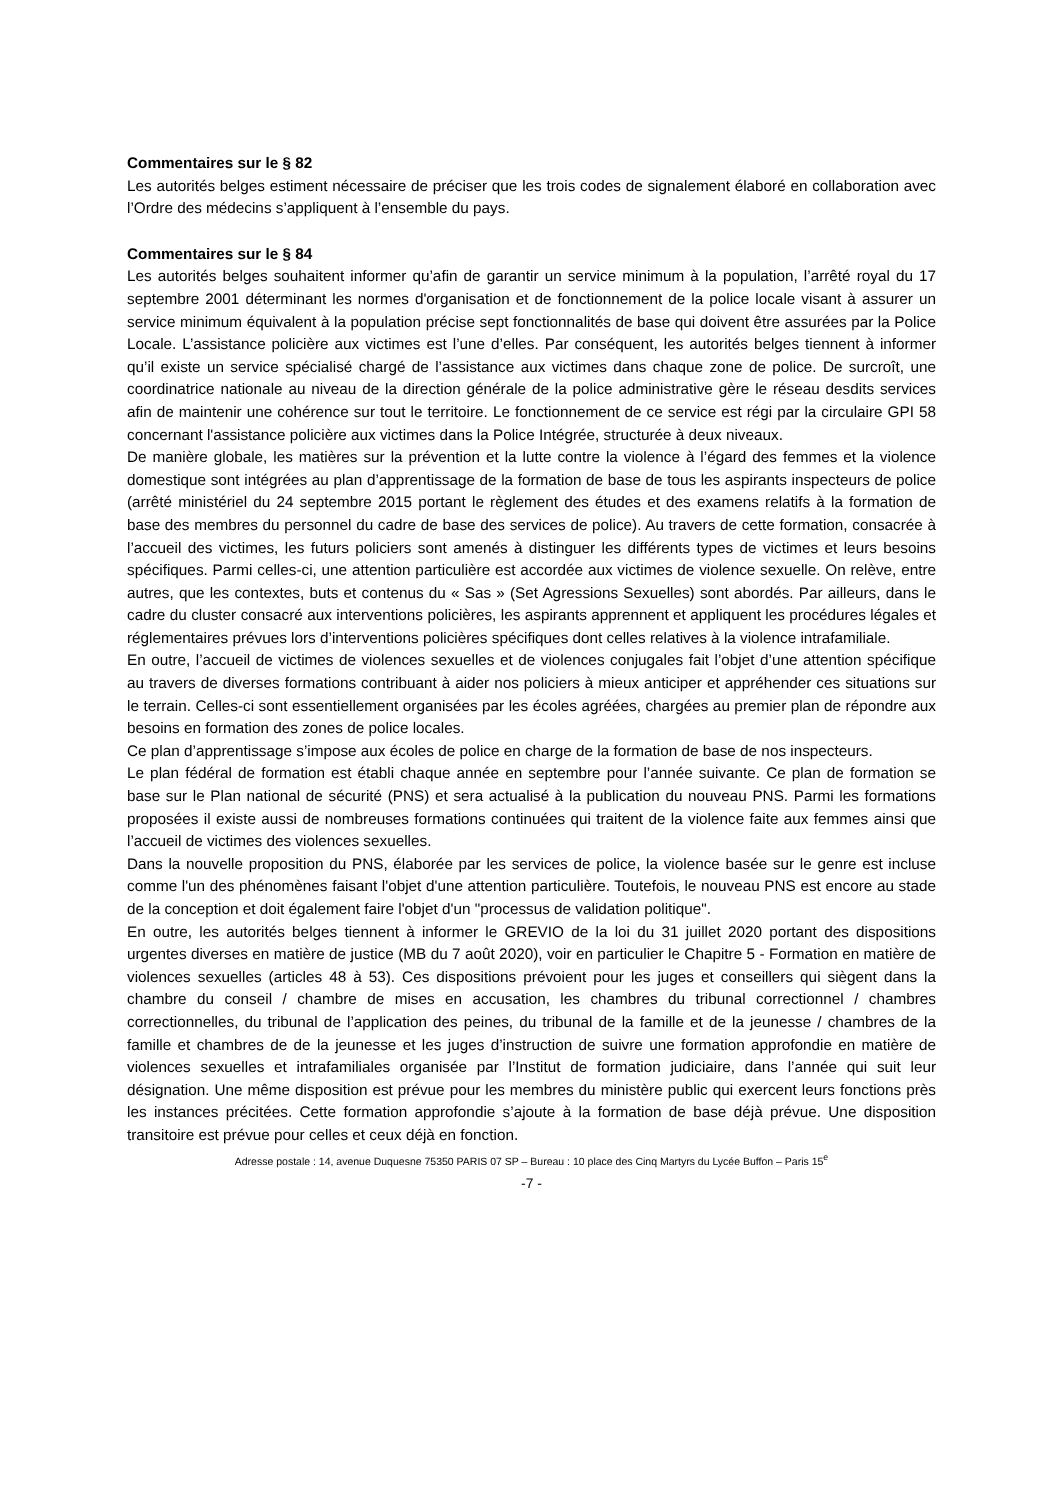Commentaires sur le § 82
Les autorités belges estiment nécessaire de préciser que les trois codes de signalement élaboré en collaboration avec l’Ordre des médecins s’appliquent à l’ensemble du pays.
Commentaires sur le § 84
Les autorités belges souhaitent informer qu’afin de garantir un service minimum à la population, l’arrêté royal du 17 septembre 2001 déterminant les normes d'organisation et de fonctionnement de la police locale visant à assurer un service minimum équivalent à la population précise sept fonctionnalités de base qui doivent être assurées par la Police Locale. L’assistance policière aux victimes est l’une d’elles. Par conséquent, les autorités belges tiennent à informer qu’il existe un service spécialisé chargé de l’assistance aux victimes dans chaque zone de police. De surcroît, une coordinatrice nationale au niveau de la direction générale de la police administrative gère le réseau desdits services afin de maintenir une cohérence sur tout le territoire. Le fonctionnement de ce service est régi par la circulaire GPI 58 concernant l'assistance policière aux victimes dans la Police Intégrée, structurée à deux niveaux.
De manière globale, les matières sur la prévention et la lutte contre la violence à l’égard des femmes et la violence domestique sont intégrées au plan d’apprentissage de la formation de base de tous les aspirants inspecteurs de police (arrêté ministériel du 24 septembre 2015 portant le règlement des études et des examens relatifs à la formation de base des membres du personnel du cadre de base des services de police). Au travers de cette formation, consacrée à l’accueil des victimes, les futurs policiers sont amenés à distinguer les différents types de victimes et leurs besoins spécifiques. Parmi celles-ci, une attention particulière est accordée aux victimes de violence sexuelle. On relève, entre autres, que les contextes, buts et contenus du « Sas » (Set Agressions Sexuelles) sont abordés. Par ailleurs, dans le cadre du cluster consacré aux interventions policières, les aspirants apprennent et appliquent les procédures légales et réglementaires prévues lors d’interventions policières spécifiques dont celles relatives à la violence intrafamiliale.
En outre, l’accueil de victimes de violences sexuelles et de violences conjugales fait l’objet d’une attention spécifique au travers de diverses formations contribuant à aider nos policiers à mieux anticiper et appréhender ces situations sur le terrain. Celles-ci sont essentiellement organisées par les écoles agréées, chargées au premier plan de répondre aux besoins en formation des zones de police locales.
Ce plan d’apprentissage s’impose aux écoles de police en charge de la formation de base de nos inspecteurs.
Le plan fédéral de formation est établi chaque année en septembre pour l’année suivante. Ce plan de formation se base sur le Plan national de sécurité (PNS) et sera actualisé à la publication du nouveau PNS. Parmi les formations proposées il existe aussi de nombreuses formations continuées qui traitent de la violence faite aux femmes ainsi que l’accueil de victimes des violences sexuelles.
Dans la nouvelle proposition du PNS, élaborée par les services de police, la violence basée sur le genre est incluse comme l'un des phénomènes faisant l'objet d'une attention particulière. Toutefois, le nouveau PNS est encore au stade de la conception et doit également faire l'objet d'un "processus de validation politique".
En outre, les autorités belges tiennent à informer le GREVIO de la loi du 31 juillet 2020 portant des dispositions urgentes diverses en matière de justice (MB du 7 août 2020), voir en particulier le Chapitre 5 - Formation en matière de violences sexuelles (articles 48 à 53). Ces dispositions prévoient pour les juges et conseillers qui siègent dans la chambre du conseil / chambre de mises en accusation, les chambres du tribunal correctionnel / chambres correctionnelles, du tribunal de l’application des peines, du tribunal de la famille et de la jeunesse / chambres de la famille et chambres de de la jeunesse et les juges d’instruction de suivre une formation approfondie en matière de violences sexuelles et intrafamiliales organisée par l’Institut de formation judiciaire, dans l’année qui suit leur désignation. Une même disposition est prévue pour les membres du ministère public qui exercent leurs fonctions près les instances précitées. Cette formation approfondie s’ajoute à la formation de base déjà prévue. Une disposition transitoire est prévue pour celles et ceux déjà en fonction.
Adresse postale : 14, avenue Duquesne 75350 PARIS 07 SP – Bureau : 10 place des Cinq Martyrs du Lycée Buffon – Paris 15<sup>e</sup>
-7 -